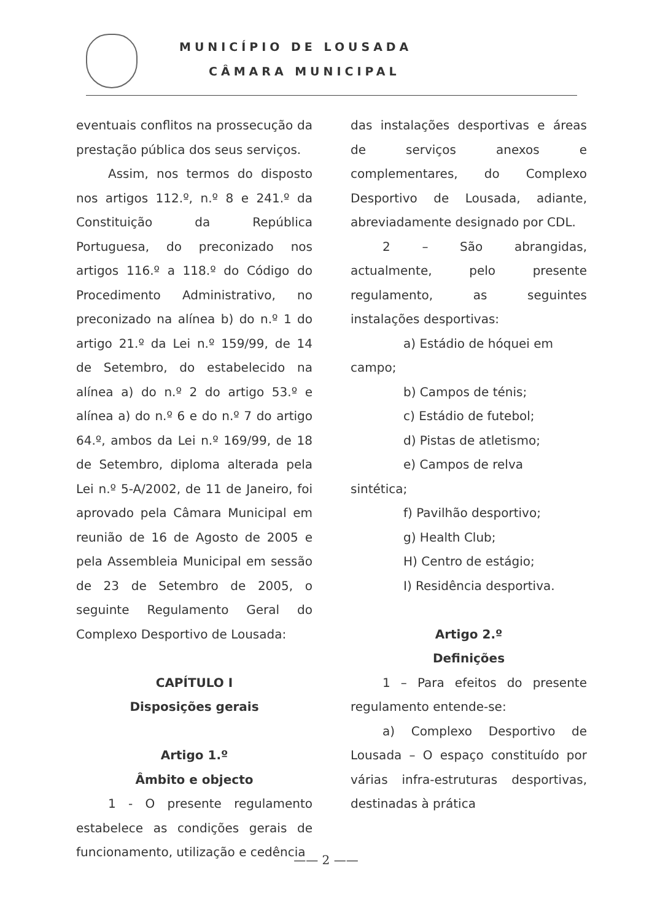MUNICÍPIO DE LOUSADA
CÂMARA MUNICIPAL
eventuais conflitos na prossecução da prestação pública dos seus serviços.
Assim, nos termos do disposto nos artigos 112.º, n.º 8 e 241.º da Constituição da República Portuguesa, do preconizado nos artigos 116.º a 118.º do Código do Procedimento Administrativo, no preconizado na alínea b) do n.º 1 do artigo 21.º da Lei n.º 159/99, de 14 de Setembro, do estabelecido na alínea a) do n.º 2 do artigo 53.º e alínea a) do n.º 6 e do n.º 7 do artigo 64.º, ambos da Lei n.º 169/99, de 18 de Setembro, diploma alterada pela Lei n.º 5-A/2002, de 11 de Janeiro, foi aprovado pela Câmara Municipal em reunião de 16 de Agosto de 2005 e pela Assembleia Municipal em sessão de 23 de Setembro de 2005, o seguinte Regulamento Geral do Complexo Desportivo de Lousada:
CAPÍTULO I
Disposições gerais
Artigo 1.º
Âmbito e objecto
1 - O presente regulamento estabelece as condições gerais de funcionamento, utilização e cedência
das instalações desportivas e áreas de serviços anexos e complementares, do Complexo Desportivo de Lousada, adiante, abreviadamente designado por CDL.
2 – São abrangidas, actualmente, pelo presente regulamento, as seguintes instalações desportivas:
a) Estádio de hóquei em
campo;
b) Campos de ténis;
c) Estádio de futebol;
d) Pistas de atletismo;
e) Campos de relva
sintética;
f) Pavilhão desportivo;
g) Health Club;
H) Centro de estágio;
I) Residência desportiva.
Artigo 2.º
Definições
1 – Para efeitos do presente regulamento entende-se:
a) Complexo Desportivo de Lousada – O espaço constituído por várias infra-estruturas desportivas, destinadas à prática
—— 2 ——